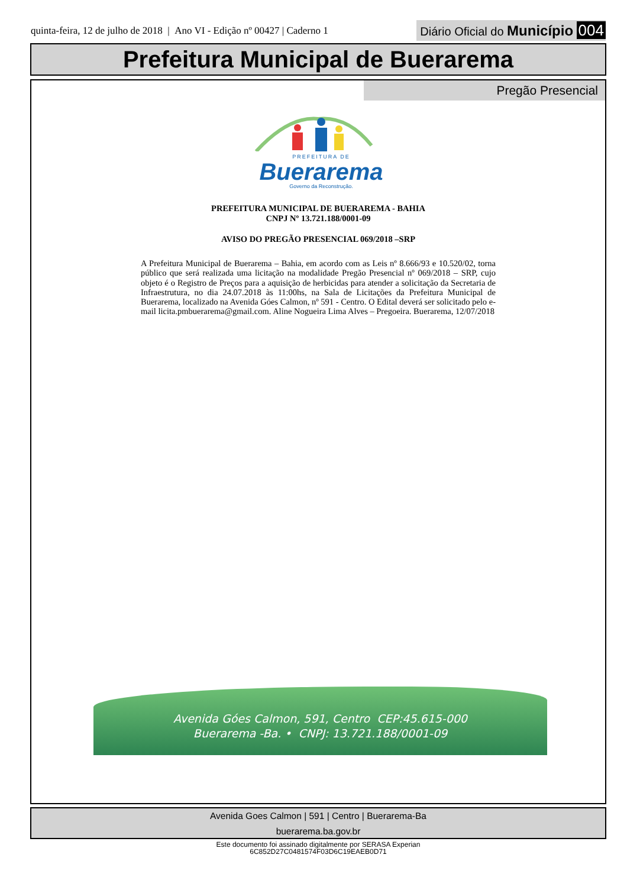quinta-feira, 12 de julho de 2018 | Ano VI - Edição nº 00427 | Caderno 1
Diário Oficial do Município 004
Prefeitura Municipal de Buerarema
Pregão Presencial
PREFEITURA DE
Buerarema
Governo da Reconstrução.
PREFEITURA MUNICIPAL DE BUERAREMA - BAHIA
CNPJ Nº 13.721.188/0001-09
AVISO DO PREGÃO PRESENCIAL 069/2018 –SRP
A Prefeitura Municipal de Buerarema – Bahia, em acordo com as Leis nº 8.666/93 e 10.520/02, torna público que será realizada uma licitação na modalidade Pregão Presencial nº 069/2018 – SRP, cujo objeto é o Registro de Preços para a aquisição de herbicidas para atender a solicitação da Secretaria de Infraestrutura, no dia 24.07.2018 às 11:00hs, na Sala de Licitações da Prefeitura Municipal de Buerarema, localizado na Avenida Góes Calmon, nº 591 - Centro. O Edital deverá ser solicitado pelo e-mail licita.pmbuerarema@gmail.com. Aline Nogueira Lima Alves – Pregoeira. Buerarema, 12/07/2018
Avenida Góes Calmon, 591, Centro CEP:45.615-000
Buerarema -Ba. • CNPJ: 13.721.188/0001-09
Avenida Goes Calmon | 591 | Centro | Buerarema-Ba
buerarema.ba.gov.br
Este documento foi assinado digitalmente por SERASA Experian
6C852D27C0481574F03D6C19EAEB0D71